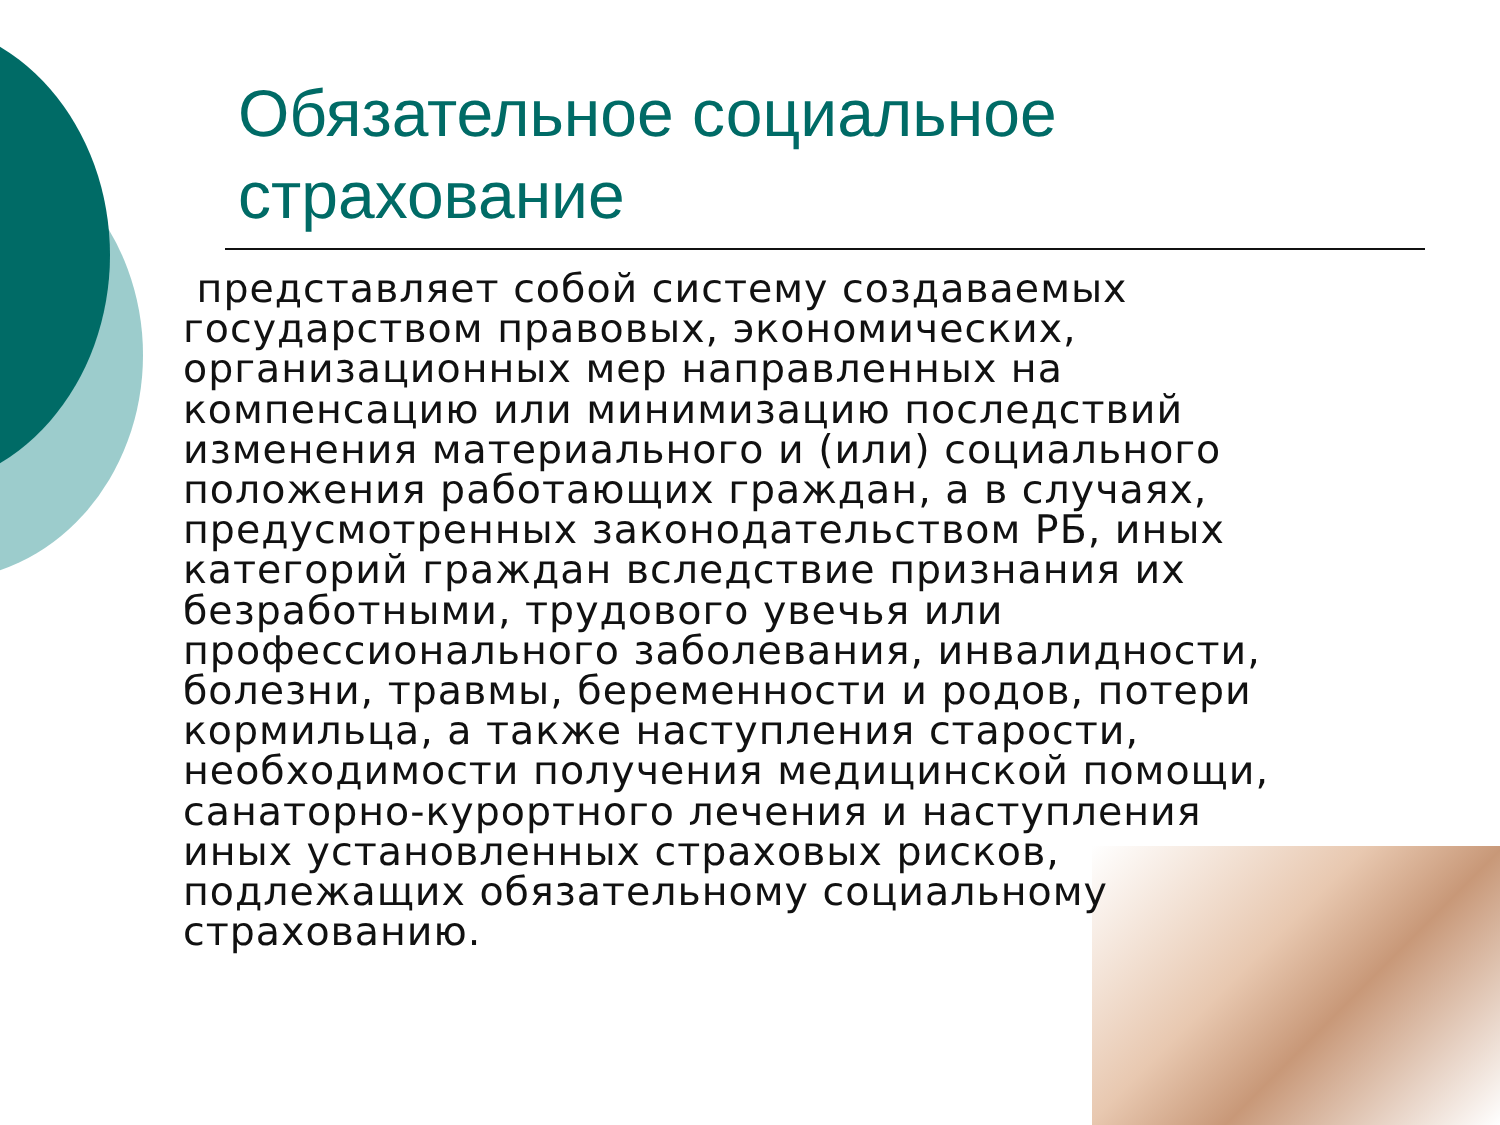Обязательное социальное страхование
представляет собой систему создаваемых государством правовых, экономических, организационных мер направленных на компенсацию или минимизацию последствий изменения материального и (или) социального положения работающих граждан, а в случаях, предусмотренных законодательством РБ, иных категорий граждан вследствие признания их безработными, трудового увечья или профессионального заболевания, инвалидности, болезни, травмы, беременности и родов, потери кормильца, а также наступления старости, необходимости получения медицинской помощи, санаторно-курортного лечения и наступления иных установленных страховых рисков, подлежащих обязательному социальному страхованию.